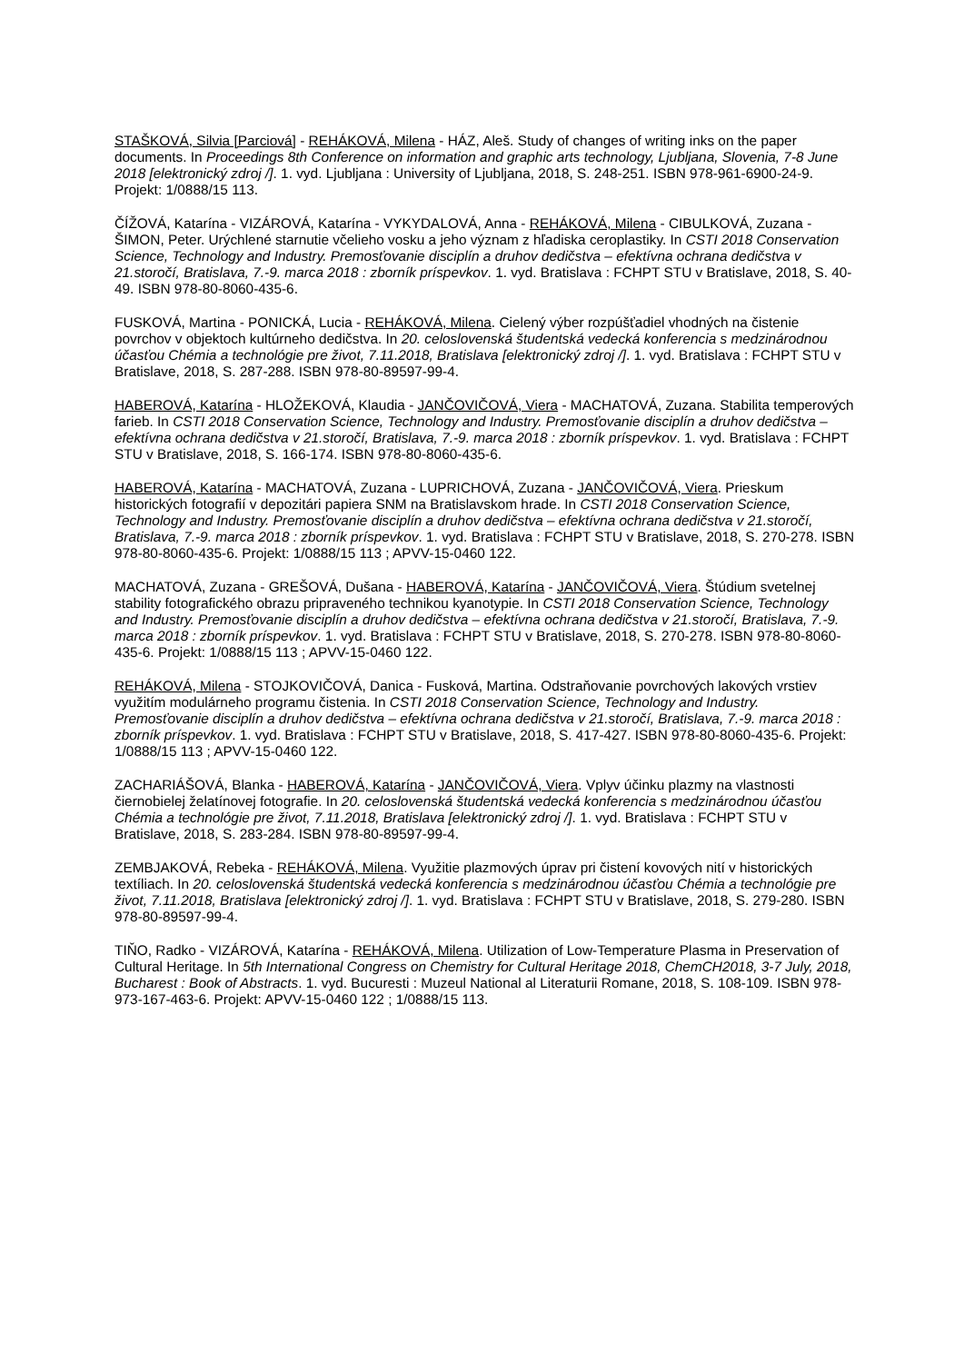STAŠKOVÁ, Silvia [Parciová] - REHÁKOVÁ, Milena - HÁZ, Aleš. Study of changes of writing inks on the paper documents. In Proceedings 8th Conference on information and graphic arts technology, Ljubljana, Slovenia, 7-8 June 2018 [elektronický zdroj /]. 1. vyd. Ljubljana : University of Ljubljana, 2018, S. 248-251. ISBN 978-961-6900-24-9. Projekt: 1/0888/15 113.
ČÍŽOVÁ, Katarína - VIZÁROVÁ, Katarína - VYKYDALOVÁ, Anna - REHÁKOVÁ, Milena - CIBULKOVÁ, Zuzana - ŠIMON, Peter. Urýchlené starnutie včelieho vosku a jeho význam z hľadiska ceroplastiky. In CSTI 2018 Conservation Science, Technology and Industry. Premosťovanie disciplín a druhov dedičstva – efektívna ochrana dedičstva v 21.storočí, Bratislava, 7.-9. marca 2018 : zborník príspevkov. 1. vyd. Bratislava : FCHPT STU v Bratislave, 2018, S. 40-49. ISBN 978-80-8060-435-6.
FUSKOVÁ, Martina - PONICKÁ, Lucia - REHÁKOVÁ, Milena. Cielený výber rozpúšťadiel vhodných na čistenie povrchov v objektoch kultúrneho dedičstva. In 20. celoslovenská študentská vedecká konferencia s medzinárodnou účasťou Chémia a technológie pre život, 7.11.2018, Bratislava [elektronický zdroj /]. 1. vyd. Bratislava : FCHPT STU v Bratislave, 2018, S. 287-288. ISBN 978-80-89597-99-4.
HABEROVÁ, Katarína - HLOŽEKOVÁ, Klaudia - JANČOVIČOVÁ, Viera - MACHATOVÁ, Zuzana. Stabilita temperových farieb. In CSTI 2018 Conservation Science, Technology and Industry. Premosťovanie disciplín a druhov dedičstva – efektívna ochrana dedičstva v 21.storočí, Bratislava, 7.-9. marca 2018 : zborník príspevkov. 1. vyd. Bratislava : FCHPT STU v Bratislave, 2018, S. 166-174. ISBN 978-80-8060-435-6.
HABEROVÁ, Katarína - MACHATOVÁ, Zuzana - LUPRICHOVÁ, Zuzana - JANČOVIČOVÁ, Viera. Prieskum historických fotografií v depozitári papiera SNM na Bratislavskom hrade. In CSTI 2018 Conservation Science, Technology and Industry. Premosťovanie disciplín a druhov dedičstva – efektívna ochrana dedičstva v 21.storočí, Bratislava, 7.-9. marca 2018 : zborník príspevkov. 1. vyd. Bratislava : FCHPT STU v Bratislave, 2018, S. 270-278. ISBN 978-80-8060-435-6. Projekt: 1/0888/15 113 ; APVV-15-0460 122.
MACHATOVÁ, Zuzana - GREŠOVÁ, Dušana - HABEROVÁ, Katarína - JANČOVIČOVÁ, Viera. Štúdium svetelnej stability fotografického obrazu pripraveného technikou kyanotypie. In CSTI 2018 Conservation Science, Technology and Industry. Premosťovanie disciplín a druhov dedičstva – efektívna ochrana dedičstva v 21.storočí, Bratislava, 7.-9. marca 2018 : zborník príspevkov. 1. vyd. Bratislava : FCHPT STU v Bratislave, 2018, S. 270-278. ISBN 978-80-8060-435-6. Projekt: 1/0888/15 113 ; APVV-15-0460 122.
REHÁKOVÁ, Milena - STOJKOVIČOVÁ, Danica - Fusková, Martina. Odstraňovanie povrchových lakových vrstiev využitím modulárneho programu čistenia. In CSTI 2018 Conservation Science, Technology and Industry. Premosťovanie disciplín a druhov dedičstva – efektívna ochrana dedičstva v 21.storočí, Bratislava, 7.-9. marca 2018 : zborník príspevkov. 1. vyd. Bratislava : FCHPT STU v Bratislave, 2018, S. 417-427. ISBN 978-80-8060-435-6. Projekt: 1/0888/15 113 ; APVV-15-0460 122.
ZACHARIÁŠOVÁ, Blanka - HABEROVÁ, Katarína - JANČOVIČOVÁ, Viera. Vplyv účinku plazmy na vlastnosti čiernobielej želatínovej fotografie. In 20. celoslovenská študentská vedecká konferencia s medzinárodnou účasťou Chémia a technológie pre život, 7.11.2018, Bratislava [elektronický zdroj /]. 1. vyd. Bratislava : FCHPT STU v Bratislave, 2018, S. 283-284. ISBN 978-80-89597-99-4.
ZEMBJAKOVÁ, Rebeka - REHÁKOVÁ, Milena. Využitie plazmových úprav pri čistení kovových nití v historických textíliach. In 20. celoslovenská študentská vedecká konferencia s medzinárodnou účasťou Chémia a technológie pre život, 7.11.2018, Bratislava [elektronický zdroj /]. 1. vyd. Bratislava : FCHPT STU v Bratislave, 2018, S. 279-280. ISBN 978-80-89597-99-4.
TIŇO, Radko - VIZÁROVÁ, Katarína - REHÁKOVÁ, Milena. Utilization of Low-Temperature Plasma in Preservation of Cultural Heritage. In 5th International Congress on Chemistry for Cultural Heritage 2018, ChemCH2018, 3-7 July, 2018, Bucharest : Book of Abstracts. 1. vyd. Bucuresti : Muzeul National al Literaturii Romane, 2018, S. 108-109. ISBN 978-973-167-463-6. Projekt: APVV-15-0460 122 ; 1/0888/15 113.